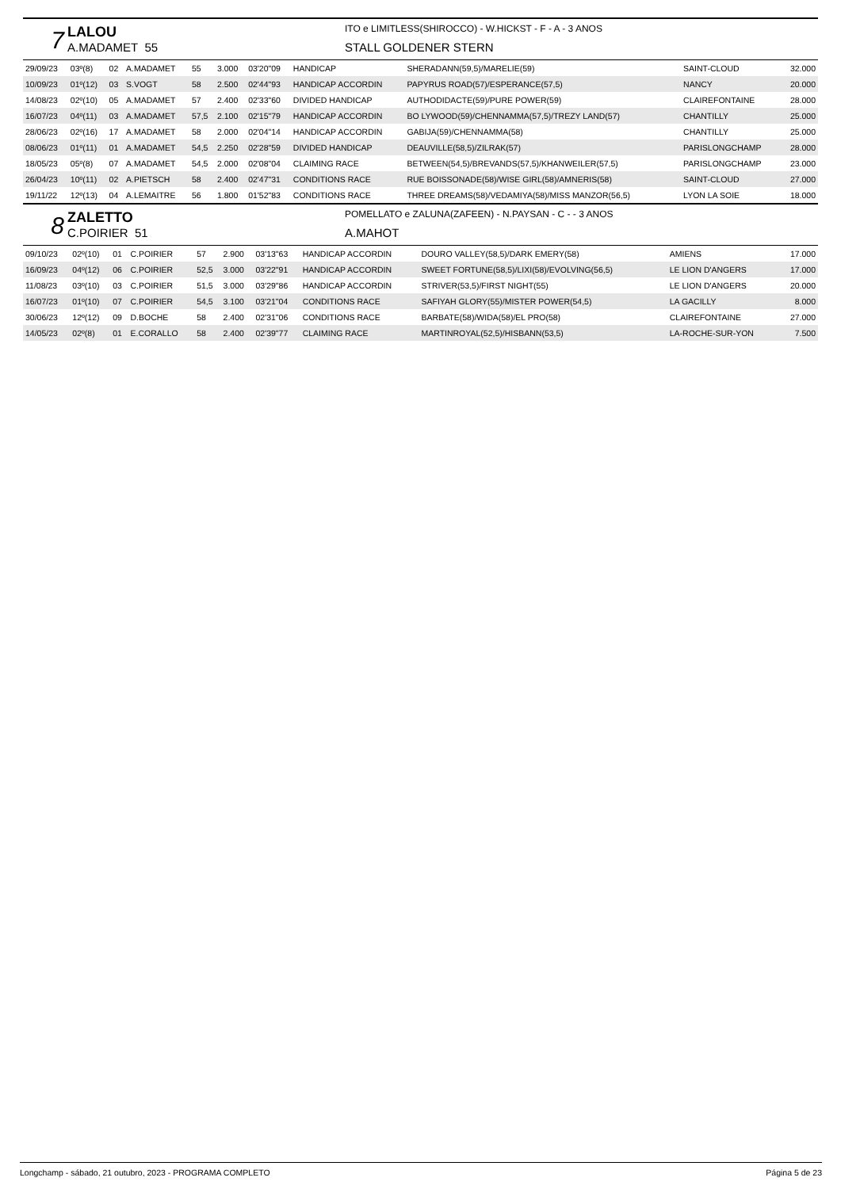7
LALOU
A.MADAMET 55
ITO e LIMITLESS(SHIROCCO) - W.HICKST - F - A - 3 ANOS
STALL GOLDENER STERN
| 29/09/23 | 03º(8) | 02 | A.MADAMET | 55 | 3.000 | 03'20"09 | HANDICAP | SHERADANN(59,5)/MARELIE(59) | SAINT-CLOUD | 32.000 |
| 10/09/23 | 01º(12) | 03 | S.VOGT | 58 | 2.500 | 02'44"93 | HANDICAP ACCORDIN | PAPYRUS ROAD(57)/ESPERANCE(57,5) | NANCY | 20.000 |
| 14/08/23 | 02º(10) | 05 | A.MADAMET | 57 | 2.400 | 02'33"60 | DIVIDED HANDICAP | AUTHODIDACTE(59)/PURE POWER(59) | CLAIREFONTAINE | 28.000 |
| 16/07/23 | 04º(11) | 03 | A.MADAMET | 57,5 | 2.100 | 02'15"79 | HANDICAP ACCORDIN | BO LYWOOD(59)/CHENNAMMA(57,5)/TREZY LAND(57) | CHANTILLY | 25.000 |
| 28/06/23 | 02º(16) | 17 | A.MADAMET | 58 | 2.000 | 02'04"14 | HANDICAP ACCORDIN | GABIJA(59)/CHENNAMMA(58) | CHANTILLY | 25.000 |
| 08/06/23 | 01º(11) | 01 | A.MADAMET | 54,5 | 2.250 | 02'28"59 | DIVIDED HANDICAP | DEAUVILLE(58,5)/ZILRAK(57) | PARISLONGCHAMP | 28.000 |
| 18/05/23 | 05º(8) | 07 | A.MADAMET | 54,5 | 2.000 | 02'08"04 | CLAIMING RACE | BETWEEN(54,5)/BREVANDS(57,5)/KHANWEILER(57,5) | PARISLONGCHAMP | 23.000 |
| 26/04/23 | 10º(11) | 02 | A.PIETSCH | 58 | 2.400 | 02'47"31 | CONDITIONS RACE | RUE BOISSONADE(58)/WISE GIRL(58)/AMNERIS(58) | SAINT-CLOUD | 27.000 |
| 19/11/22 | 12º(13) | 04 | A.LEMAITRE | 56 | 1.800 | 01'52"83 | CONDITIONS RACE | THREE DREAMS(58)/VEDAMIYA(58)/MISS MANZOR(56,5) | LYON LA SOIE | 18.000 |
8
ZALETTO
C.POIRIER 51
POMELLATO e ZALUNA(ZAFEEN) - N.PAYSAN - C - - 3 ANOS
A.MAHOT
| 09/10/23 | 02º(10) | 01 | C.POIRIER | 57 | 2.900 | 03'13"63 | HANDICAP ACCORDIN | DOURO VALLEY(58,5)/DARK EMERY(58) | AMIENS | 17.000 |
| 16/09/23 | 04º(12) | 06 | C.POIRIER | 52,5 | 3.000 | 03'22"91 | HANDICAP ACCORDIN | SWEET FORTUNE(58,5)/LIXI(58)/EVOLVING(56,5) | LE LION D'ANGERS | 17.000 |
| 11/08/23 | 03º(10) | 03 | C.POIRIER | 51,5 | 3.000 | 03'29"86 | HANDICAP ACCORDIN | STRIVER(53,5)/FIRST NIGHT(55) | LE LION D'ANGERS | 20.000 |
| 16/07/23 | 01º(10) | 07 | C.POIRIER | 54,5 | 3.100 | 03'21"04 | CONDITIONS RACE | SAFIYAH GLORY(55)/MISTER POWER(54,5) | LA GACILLY | 8.000 |
| 30/06/23 | 12º(12) | 09 | D.BOCHE | 58 | 2.400 | 02'31"06 | CONDITIONS RACE | BARBATE(58)/WIDA(58)/EL PRO(58) | CLAIREFONTAINE | 27.000 |
| 14/05/23 | 02º(8) | 01 | E.CORALLO | 58 | 2.400 | 02'39"77 | CLAIMING RACE | MARTINROYAL(52,5)/HISBANN(53,5) | LA-ROCHE-SUR-YON | 7.500 |
Longchamp - sábado, 21 outubro, 2023 - PROGRAMA COMPLETO Página 5 de 23